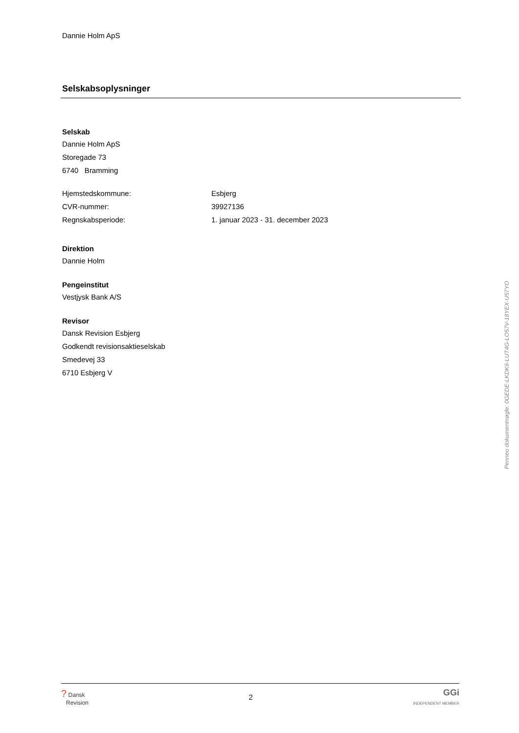Dannie Holm ApS
Selskabsoplysninger
Selskab
Dannie Holm ApS
Storegade 73
6740 Bramming
| Hjemstedskommune: | Esbjerg |
| CVR-nummer: | 39927136 |
| Regnskabsperiode: | 1. januar 2023 - 31. december 2023 |
Direktion
Dannie Holm
Pengeinstitut
Vestjysk Bank A/S
Revisor
Dansk Revision Esbjerg
Godkendt revisionsaktieselskab
Smedevej 33
6710 Esbjerg V
? Dansk
Revision
2
GGi
INDEPENDENT MEMBER
Penneo dokumentnøgle: 0GEDE-LKDK6-LUT4G-LO57V-18YEX-U57YO